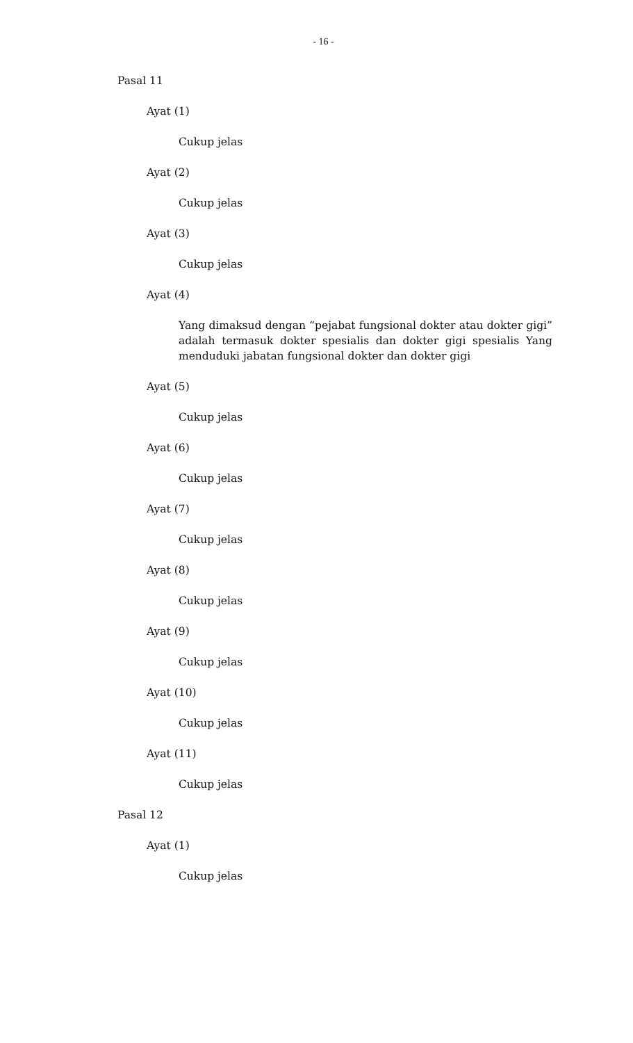- 16 -
Pasal 11
Ayat (1)
Cukup jelas
Ayat (2)
Cukup jelas
Ayat (3)
Cukup jelas
Ayat (4)
Yang dimaksud dengan “pejabat fungsional dokter atau dokter gigi” adalah termasuk dokter spesialis dan dokter gigi spesialis Yang menduduki jabatan fungsional dokter dan dokter gigi
Ayat (5)
Cukup jelas
Ayat (6)
Cukup jelas
Ayat (7)
Cukup jelas
Ayat (8)
Cukup jelas
Ayat (9)
Cukup jelas
Ayat (10)
Cukup jelas
Ayat (11)
Cukup jelas
Pasal 12
Ayat (1)
Cukup jelas